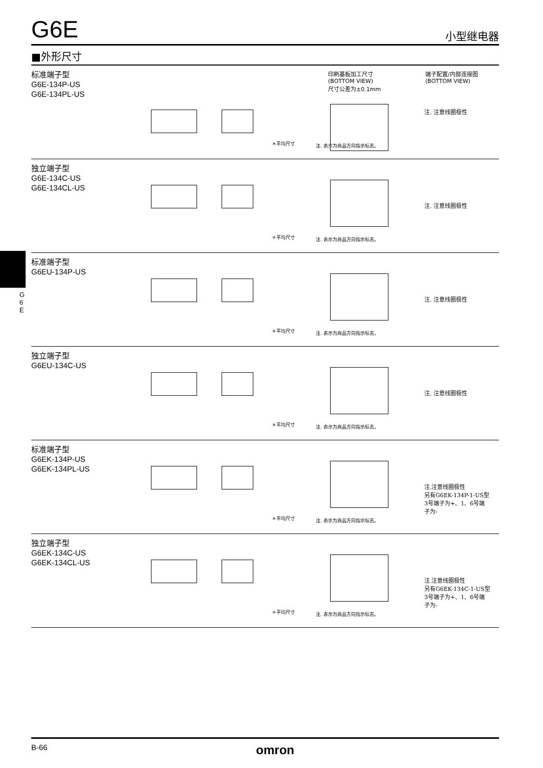G
6
E
G6E
小型继电器
■外形尺寸
印刷基板加工尺寸
(BOTTOM VIEW)
尺寸公差为±0.1mm
端子配置/内部连接图
(BOTTOM VIEW)
标准端子型
G6E-134P-US
G6E-134PL-US
＊平均尺寸 注. 表示为商品方向指示标志。
注. 注意线圈极性
独立端子型
G6E-134C-US
G6E-134CL-US
＊平均尺寸 注. 表示为商品方向指示标志。
注. 注意线圈极性
标准端子型
G6EU-134P-US
＊平均尺寸 注. 表示为商品方向指示标志。
注. 注意线圈极性
独立端子型
G6EU-134C-US
＊平均尺寸 注. 表示为商品方向指示标志。
注. 注意线圈极性
标准端子型
G6EK-134P-US
G6EK-134PL-US
＊平均尺寸 注. 表示为商品方向指示标志。
注.注意线圈极性
另有G6EK-134P-1-US型
3号端子为+、1、6号端
子为-
独立端子型
G6EK-134C-US
G6EK-134CL-US
＊平均尺寸 注. 表示为商品方向指示标志。
注.注意线圈极性
另有G6EK-134C-1-US型
3号端子为+、1、6号端
子为-
B-66 omron